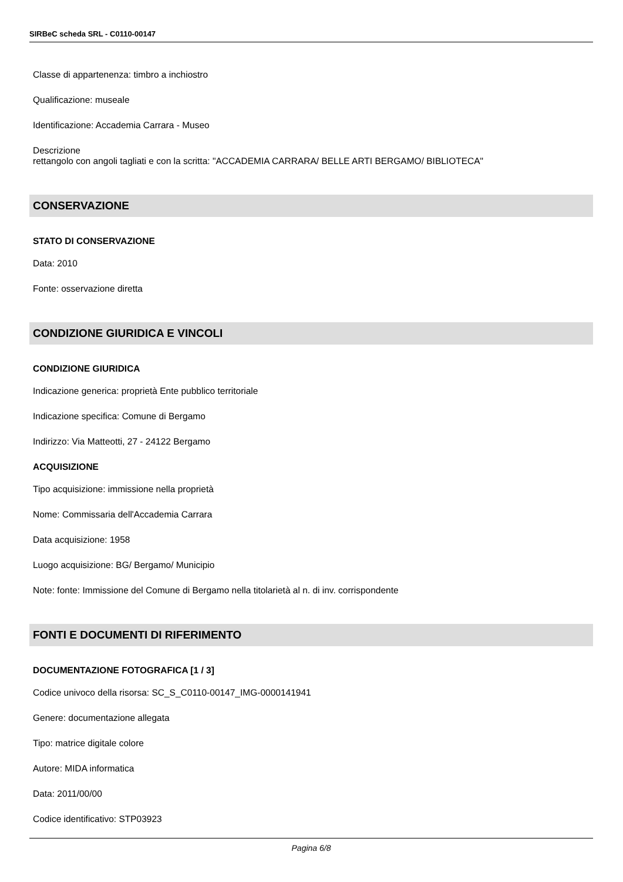SIRBeC scheda SRL - C0110-00147
Classe di appartenenza: timbro a inchiostro
Qualificazione: museale
Identificazione: Accademia Carrara - Museo
Descrizione
rettangolo con angoli tagliati e con la scritta: "ACCADEMIA CARRARA/ BELLE ARTI BERGAMO/ BIBLIOTECA"
CONSERVAZIONE
STATO DI CONSERVAZIONE
Data: 2010
Fonte: osservazione diretta
CONDIZIONE GIURIDICA E VINCOLI
CONDIZIONE GIURIDICA
Indicazione generica: proprietà Ente pubblico territoriale
Indicazione specifica: Comune di Bergamo
Indirizzo: Via Matteotti, 27 - 24122 Bergamo
ACQUISIZIONE
Tipo acquisizione: immissione nella proprietà
Nome: Commissaria dell'Accademia Carrara
Data acquisizione: 1958
Luogo acquisizione: BG/ Bergamo/ Municipio
Note: fonte: Immissione del Comune di Bergamo nella titolarietà al n. di inv. corrispondente
FONTI E DOCUMENTI DI RIFERIMENTO
DOCUMENTAZIONE FOTOGRAFICA [1 / 3]
Codice univoco della risorsa: SC_S_C0110-00147_IMG-0000141941
Genere: documentazione allegata
Tipo: matrice digitale colore
Autore: MIDA informatica
Data: 2011/00/00
Codice identificativo: STP03923
Pagina 6/8